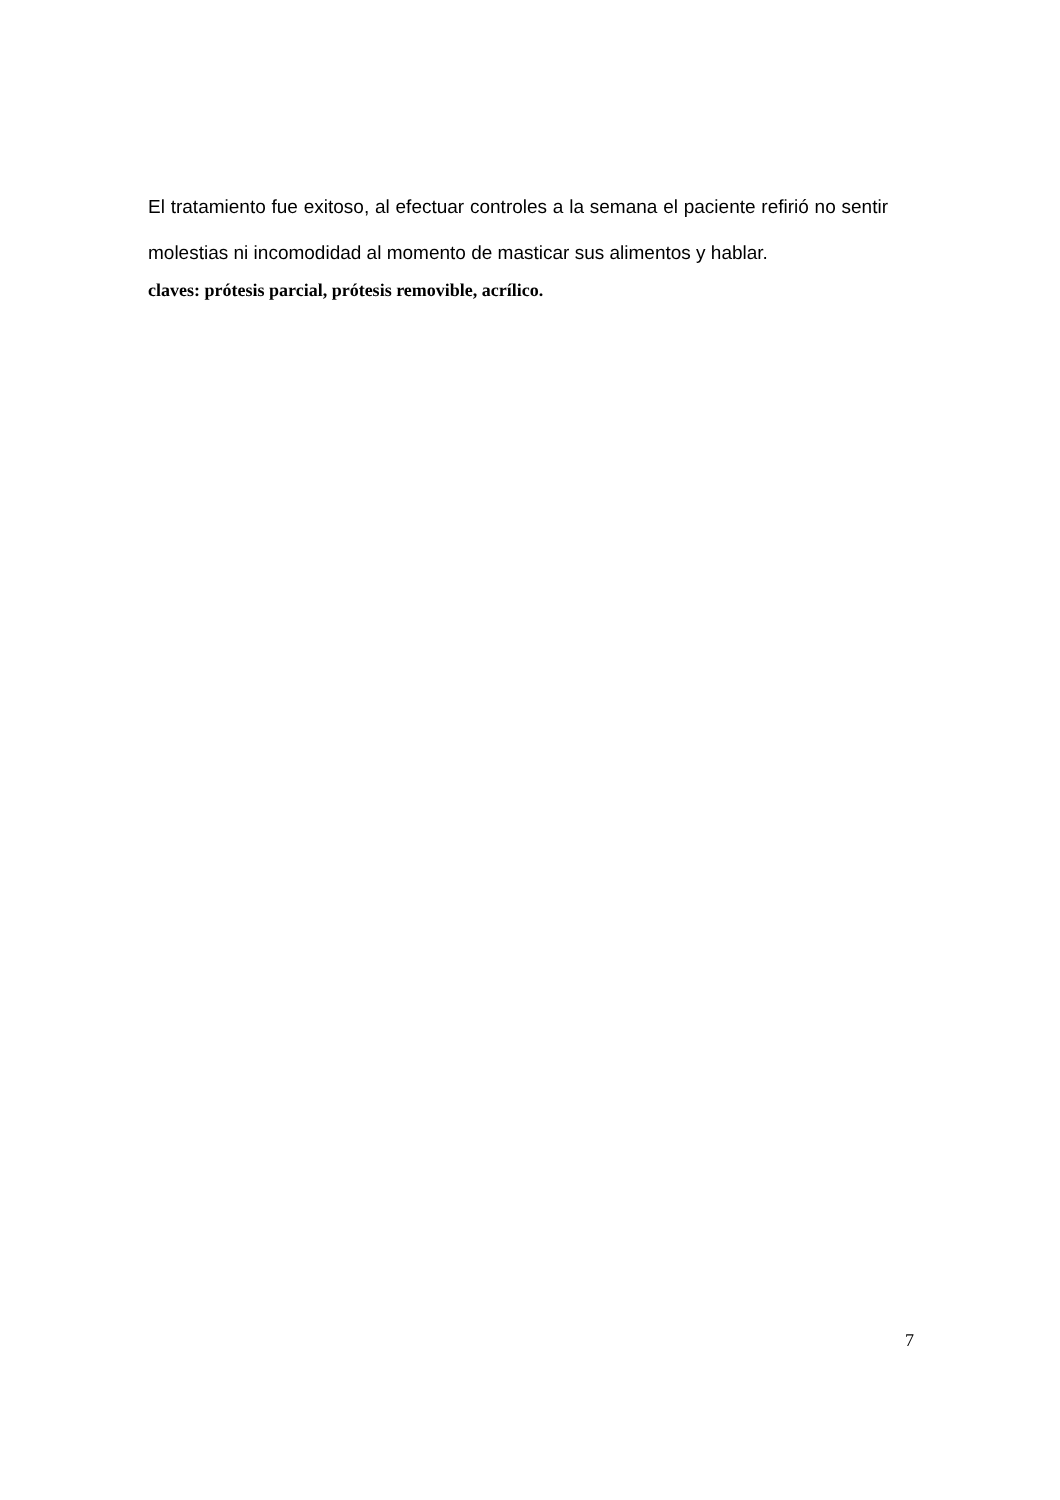El tratamiento fue exitoso, al efectuar controles a la semana el paciente refirió no sentir molestias ni incomodidad al momento de masticar sus alimentos y hablar.
claves: prótesis parcial, prótesis removible, acrílico.
7